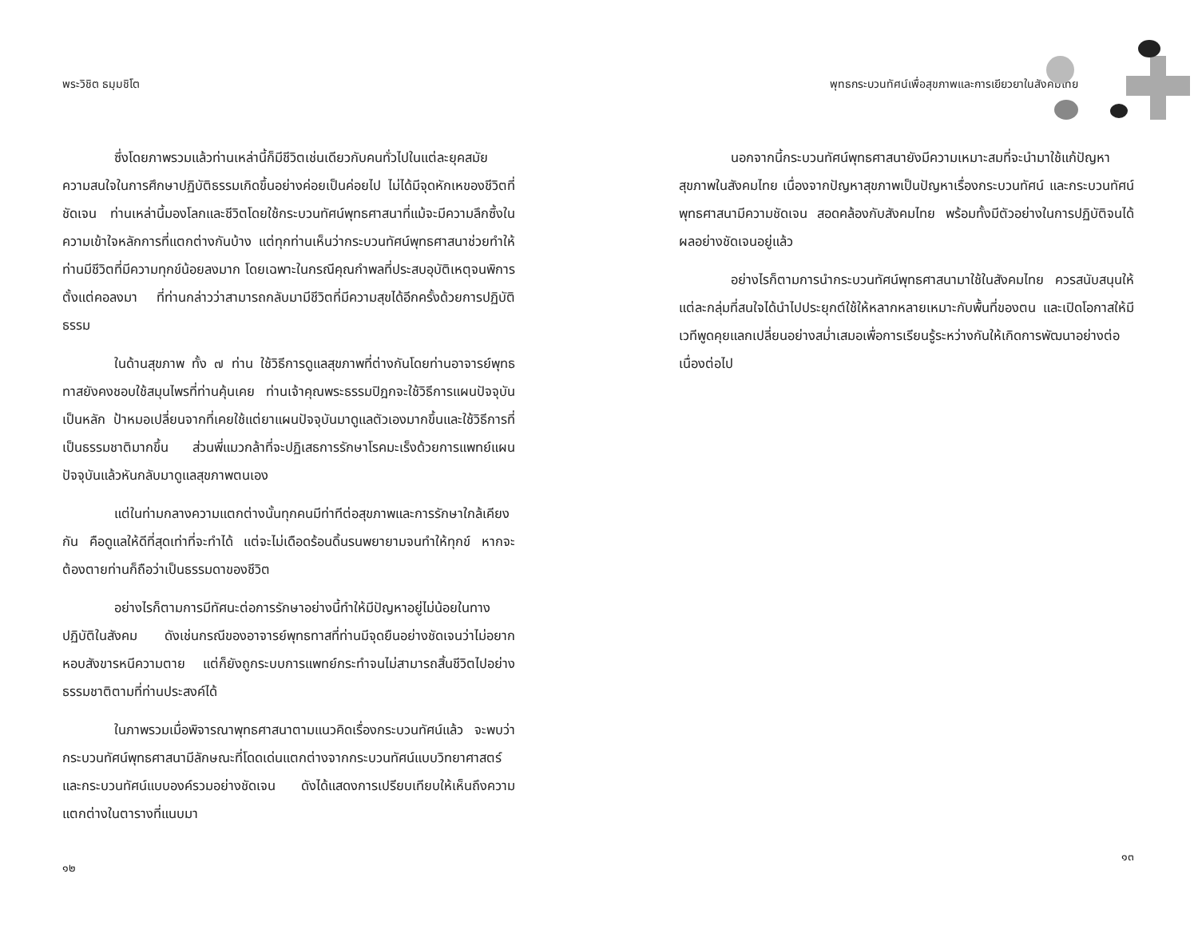พระวิชิต ธมฺมชิโต
ซึ่งโดยภาพรวมแล้วท่านเหล่านี้ก็มีชีวิตเช่นเดียวกับคนทั่วไปในแต่ละยุคสมัย ความสนใจในการศึกษาปฏิบัติธรรมเกิดขึ้นอย่างค่อยเป็นค่อยไป ไม่ได้มีจุดหักเหของชีวิตที่ชัดเจน ท่านเหล่านี้มองโลกและชีวิตโดยใช้กระบวนทัศน์พุทธศาสนาที่แม้จะมีความลึกซึ้งในความเข้าใจหลักการที่แตกต่างกันบ้าง แต่ทุกท่านเห็นว่ากระบวนทัศน์พุทธศาสนาช่วยทำให้ท่านมีชีวิตที่มีความทุกข์น้อยลงมาก โดยเฉพาะในกรณีคุณกำพลที่ประสบอุบัติเหตุจนพิการตั้งแต่คอลงมา ที่ท่านกล่าวว่าสามารถกลับมามีชีวิตที่มีความสุขได้อีกครั้งด้วยการปฏิบัติธรรม
ในด้านสุขภาพ ทั้ง ๗ ท่าน ใช้วิธีการดูแลสุขภาพที่ต่างกันโดยท่านอาจารย์พุทธทาสยังคงชอบใช้สมุนไพรที่ท่านคุ้นเคย ท่านเจ้าคุณพระธรรมปิฎกจะใช้วิธีการแผนปัจจุบันเป็นหลัก ป้าหมอเปลี่ยนจากที่เคยใช้แต่ยาแผนปัจจุบันมาดูแลตัวเองมากขึ้นและใช้วิธีการที่เป็นธรรมชาติมากขึ้น ส่วนพี่แมวกล้าที่จะปฏิเสธการรักษาโรคมะเร็งด้วยการแพทย์แผนปัจจุบันแล้วหันกลับมาดูแลสุขภาพตนเอง
แต่ในท่ามกลางความแตกต่างนั้นทุกคนมีท่าทีต่อสุขภาพและการรักษาใกล้เคียงกัน คือดูแลให้ดีที่สุดเท่าที่จะทำได้ แต่จะไม่เดือดร้อนดิ้นรนพยายามจนทำให้ทุกข์ หากจะต้องตายท่านก็ถือว่าเป็นธรรมดาของชีวิต
อย่างไรก็ตามการมีทัศนะต่อการรักษาอย่างนี้ทำให้มีปัญหาอยู่ไม่น้อยในทางปฏิบัติในสังคม ดังเช่นกรณีของอาจารย์พุทธทาสที่ท่านมีจุดยืนอย่างชัดเจนว่าไม่อยากหอบสังขารหนีความตาย แต่ก็ยังถูกระบบการแพทย์กระทำจนไม่สามารถสิ้นชีวิตไปอย่างธรรมชาติตามที่ท่านประสงค์ได้
ในภาพรวมเมื่อพิจารณาพุทธศาสนาตามแนวคิดเรื่องกระบวนทัศน์แล้ว จะพบว่ากระบวนทัศน์พุทธศาสนามีลักษณะที่โดดเด่นแตกต่างจากกระบวนทัศน์แบบวิทยาศาสตร์และกระบวนทัศน์แบบองค์รวมอย่างชัดเจน ดังได้แสดงการเปรียบเทียบให้เห็นถึงความแตกต่างในตารางที่แนบมา
๑๒
พุทธกระบวนทัศน์เพื่อสุขภาพและการเยียวยาในสังคมไทย
นอกจากนี้กระบวนทัศน์พุทธศาสนายังมีความเหมาะสมที่จะนำมาใช้แก้ปัญหาสุขภาพในสังคมไทย เนื่องจากปัญหาสุขภาพเป็นปัญหาเรื่องกระบวนทัศน์ และกระบวนทัศน์พุทธศาสนามีความชัดเจน สอดคล้องกับสังคมไทย พร้อมทั้งมีตัวอย่างในการปฏิบัติจนได้ผลอย่างชัดเจนอยู่แล้ว
อย่างไรก็ตามการนำกระบวนทัศน์พุทธศาสนามาใช้ในสังคมไทย ควรสนับสนุนให้แต่ละกลุ่มที่สนใจได้นำไปประยุกต์ใช้ให้หลากหลายเหมาะกับพื้นที่ของตน และเปิดโอกาสให้มีเวทีพูดคุยแลกเปลี่ยนอย่างสม่ำเสมอเพื่อการเรียนรู้ระหว่างกันให้เกิดการพัฒนาอย่างต่อเนื่องต่อไป
๑๓